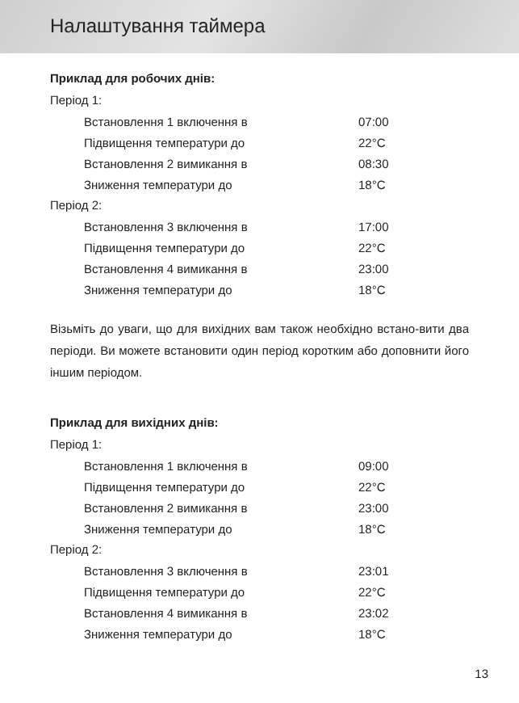Налаштування таймера
Приклад для робочих днів:
Період 1:
| Встановлення 1 включення в | 07:00 |
| Підвищення температури до | 22°C |
| Встановлення 2 вимикання в | 08:30 |
| Зниження температури до | 18°C |
Період 2:
| Встановлення 3 включення в | 17:00 |
| Підвищення температури до | 22°C |
| Встановлення 4 вимикання в | 23:00 |
| Зниження температури до | 18°C |
Візьміть до уваги, що для вихідних вам також необхідно встано-вити два періоди. Ви можете встановити один період коротким або доповнити його іншим періодом.
Приклад для вихідних днів:
Період 1:
| Встановлення 1 включення в | 09:00 |
| Підвищення температури до | 22°C |
| Встановлення 2 вимикання в | 23:00 |
| Зниження температури до | 18°C |
Період 2:
| Встановлення 3 включення в | 23:01 |
| Підвищення температури до | 22°C |
| Встановлення 4 вимикання в | 23:02 |
| Зниження температури до | 18°C |
13